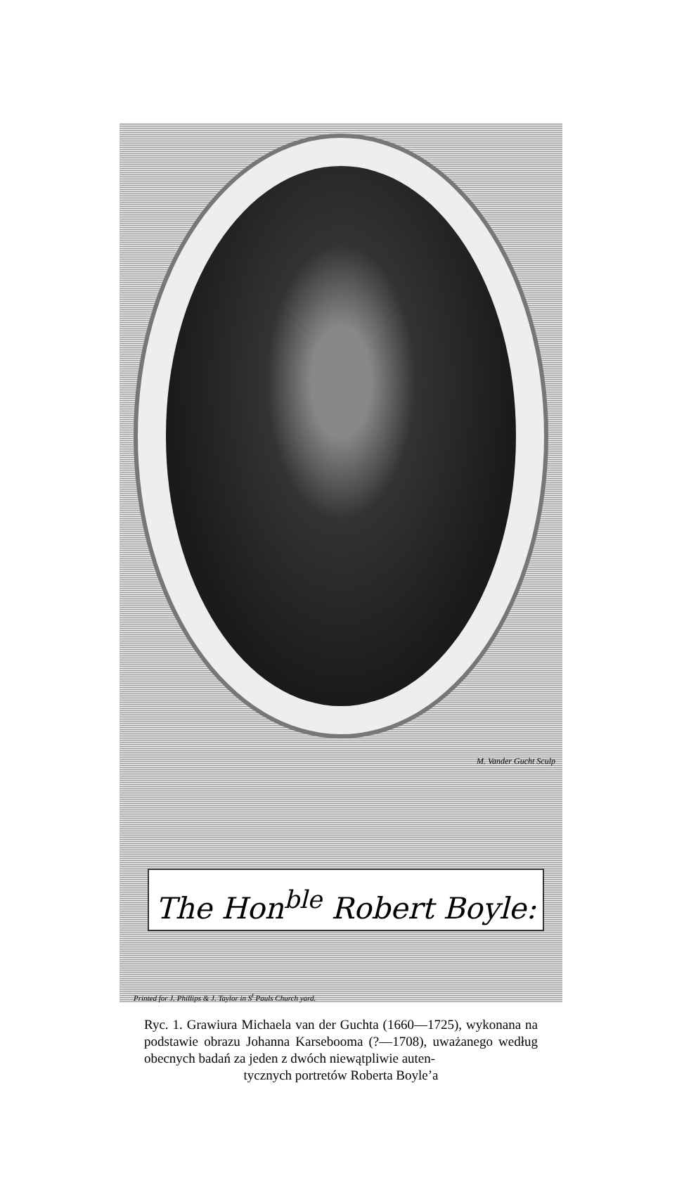M. Vander Gucht Sculp
The Hon<sup>ble</sup> Robert Boyle:
Printed for J. Phillips & J. Taylor in S<sup>t</sup> Pauls Church yard.
Ryc. 1. Grawiura Michaela van der Guchta (1660—1725), wykonana na podstawie obrazu Johanna Karsebooma (?—1708), uważanego według obecnych badań za jeden z dwóch niewątpliwie auten-
tycznych portretów Roberta Boyle’a